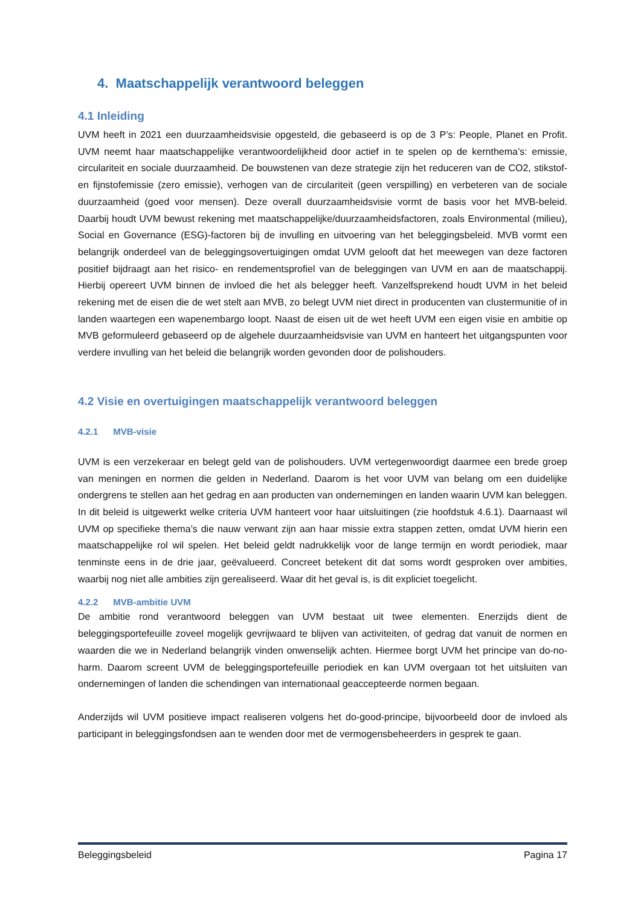4. Maatschappelijk verantwoord beleggen
4.1 Inleiding
UVM heeft in 2021 een duurzaamheidsvisie opgesteld, die gebaseerd is op de 3 P’s: People, Planet en Profit. UVM neemt haar maatschappelijke verantwoordelijkheid door actief in te spelen op de kernthema’s: emissie, circulariteit en sociale duurzaamheid. De bouwstenen van deze strategie zijn het reduceren van de CO2, stikstof- en fijnstofemissie (zero emissie), verhogen van de circulariteit (geen verspilling) en verbeteren van de sociale duurzaamheid (goed voor mensen). Deze overall duurzaamheidsvisie vormt de basis voor het MVB-beleid. Daarbij houdt UVM bewust rekening met maatschappelijke/duurzaamheidsfactoren, zoals Environmental (milieu), Social en Governance (ESG)-factoren bij de invulling en uitvoering van het beleggingsbeleid. MVB vormt een belangrijk onderdeel van de beleggingsovertuigingen omdat UVM gelooft dat het meewegen van deze factoren positief bijdraagt aan het risico- en rendementsprofiel van de beleggingen van UVM en aan de maatschappij. Hierbij opereert UVM binnen de invloed die het als belegger heeft. Vanzelfsprekend houdt UVM in het beleid rekening met de eisen die de wet stelt aan MVB, zo belegt UVM niet direct in producenten van clustermunitie of in landen waartegen een wapenembargo loopt. Naast de eisen uit de wet heeft UVM een eigen visie en ambitie op MVB geformuleerd gebaseerd op de algehele duurzaamheidsvisie van UVM en hanteert het uitgangspunten voor verdere invulling van het beleid die belangrijk worden gevonden door de polishouders.
4.2 Visie en overtuigingen maatschappelijk verantwoord beleggen
4.2.1 MVB-visie
UVM is een verzekeraar en belegt geld van de polishouders. UVM vertegenwoordigt daarmee een brede groep van meningen en normen die gelden in Nederland. Daarom is het voor UVM van belang om een duidelijke ondergrens te stellen aan het gedrag en aan producten van ondernemingen en landen waarin UVM kan beleggen. In dit beleid is uitgewerkt welke criteria UVM hanteert voor haar uitsluitingen (zie hoofdstuk 4.6.1). Daarnaast wil UVM op specifieke thema’s die nauw verwant zijn aan haar missie extra stappen zetten, omdat UVM hierin een maatschappelijke rol wil spelen. Het beleid geldt nadrukkelijk voor de lange termijn en wordt periodiek, maar tenminste eens in de drie jaar, geëvalueerd. Concreet betekent dit dat soms wordt gesproken over ambities, waarbij nog niet alle ambities zijn gerealiseerd. Waar dit het geval is, is dit expliciet toegelicht.
4.2.2 MVB-ambitie UVM
De ambitie rond verantwoord beleggen van UVM bestaat uit twee elementen. Enerzijds dient de beleggingsportefeuille zoveel mogelijk gevrijwaard te blijven van activiteiten, of gedrag dat vanuit de normen en waarden die we in Nederland belangrijk vinden onwenselijk achten. Hiermee borgt UVM het principe van do-no-harm. Daarom screent UVM de beleggingsportefeuille periodiek en kan UVM overgaan tot het uitsluiten van ondernemingen of landen die schendingen van internationaal geaccepteerde normen begaan.
Anderzijds wil UVM positieve impact realiseren volgens het do-good-principe, bijvoorbeeld door de invloed als participant in beleggingsfondsen aan te wenden door met de vermogensbeheerders in gesprek te gaan.
Beleggingsbeleid Pagina 17